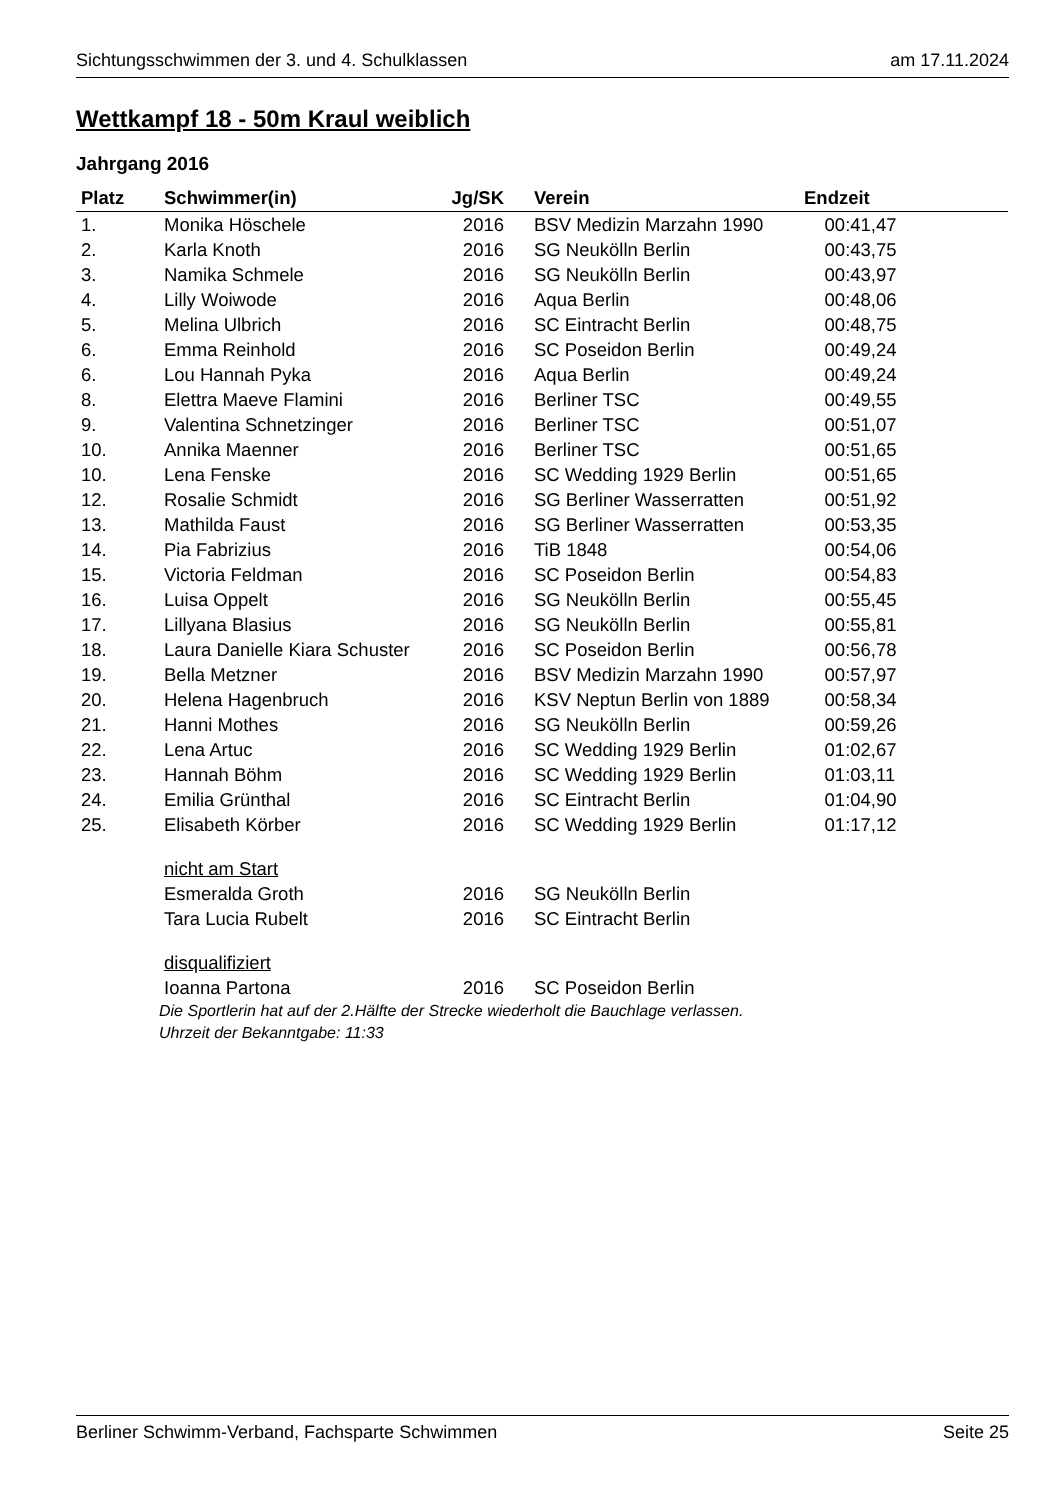Sichtungsschwimmen der 3. und 4. Schulklassen am 17.11.2024
Wettkampf 18 - 50m Kraul weiblich
Jahrgang 2016
| Platz | Schwimmer(in) | Jg/SK | Verein | Endzeit |
| --- | --- | --- | --- | --- |
| 1. | Monika Höschele | 2016 | BSV Medizin Marzahn 1990 | 00:41,47 |
| 2. | Karla Knoth | 2016 | SG Neukölln Berlin | 00:43,75 |
| 3. | Namika Schmele | 2016 | SG Neukölln Berlin | 00:43,97 |
| 4. | Lilly Woiwode | 2016 | Aqua Berlin | 00:48,06 |
| 5. | Melina Ulbrich | 2016 | SC Eintracht Berlin | 00:48,75 |
| 6. | Emma Reinhold | 2016 | SC Poseidon Berlin | 00:49,24 |
| 6. | Lou Hannah Pyka | 2016 | Aqua Berlin | 00:49,24 |
| 8. | Elettra Maeve Flamini | 2016 | Berliner TSC | 00:49,55 |
| 9. | Valentina Schnetzinger | 2016 | Berliner TSC | 00:51,07 |
| 10. | Annika Maenner | 2016 | Berliner TSC | 00:51,65 |
| 10. | Lena Fenske | 2016 | SC Wedding 1929 Berlin | 00:51,65 |
| 12. | Rosalie Schmidt | 2016 | SG Berliner Wasserratten | 00:51,92 |
| 13. | Mathilda Faust | 2016 | SG Berliner Wasserratten | 00:53,35 |
| 14. | Pia Fabrizius | 2016 | TiB 1848 | 00:54,06 |
| 15. | Victoria Feldman | 2016 | SC Poseidon Berlin | 00:54,83 |
| 16. | Luisa Oppelt | 2016 | SG Neukölln Berlin | 00:55,45 |
| 17. | Lillyana Blasius | 2016 | SG Neukölln Berlin | 00:55,81 |
| 18. | Laura Danielle Kiara Schuster | 2016 | SC Poseidon Berlin | 00:56,78 |
| 19. | Bella Metzner | 2016 | BSV Medizin Marzahn 1990 | 00:57,97 |
| 20. | Helena Hagenbruch | 2016 | KSV Neptun Berlin von 1889 | 00:58,34 |
| 21. | Hanni Mothes | 2016 | SG Neukölln Berlin | 00:59,26 |
| 22. | Lena Artuc | 2016 | SC Wedding 1929 Berlin | 01:02,67 |
| 23. | Hannah Böhm | 2016 | SC Wedding 1929 Berlin | 01:03,11 |
| 24. | Emilia Grünthal | 2016 | SC Eintracht Berlin | 01:04,90 |
| 25. | Elisabeth Körber | 2016 | SC Wedding 1929 Berlin | 01:17,12 |
| | nicht am Start | | | |
| | Esmeralda Groth | 2016 | SG Neukölln Berlin | |
| | Tara Lucia Rubelt | 2016 | SC Eintracht Berlin | |
| | disqualifiziert | | | |
| | Ioanna Partona | 2016 | SC Poseidon Berlin | |
Die Sportlerin hat auf der 2.Hälfte der Strecke wiederholt die Bauchlage verlassen.
Uhrzeit der Bekanntgabe: 11:33
Berliner Schwimm-Verband, Fachsparte Schwimmen Seite 25